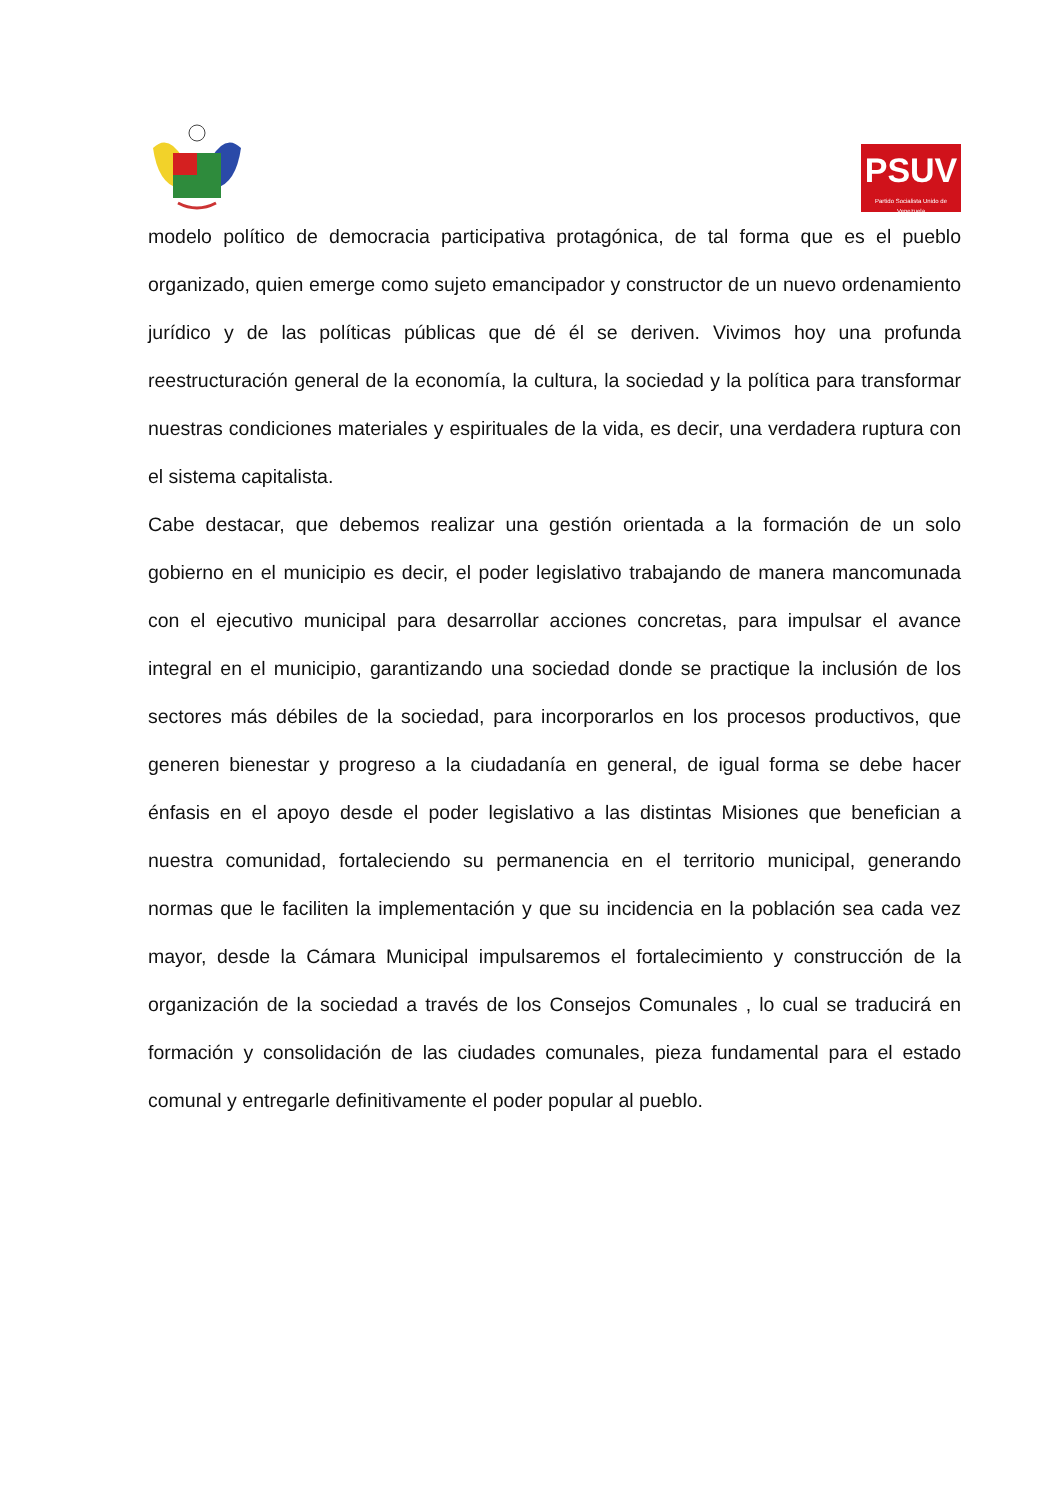PSUV
Partido Socialista Unido de Venezuela
modelo político de democracia participativa protagónica, de tal forma que es el pueblo organizado, quien emerge como sujeto emancipador y constructor de un nuevo ordenamiento jurídico y de las políticas públicas que dé él se deriven. Vivimos hoy una profunda reestructuración general de la economía, la cultura, la sociedad y la política para transformar nuestras condiciones materiales y espirituales de la vida, es decir, una verdadera ruptura con el sistema capitalista.
Cabe destacar, que debemos realizar una gestión orientada a la formación de un solo gobierno en el municipio es decir, el poder legislativo trabajando de manera mancomunada con el ejecutivo municipal para desarrollar acciones concretas, para impulsar el avance integral en el municipio, garantizando una sociedad donde se practique la inclusión de los sectores más débiles de la sociedad, para incorporarlos en los procesos productivos, que generen bienestar y progreso a la ciudadanía en general, de igual forma se debe hacer énfasis en el apoyo desde el poder legislativo a las distintas Misiones que benefician a nuestra comunidad, fortaleciendo su permanencia en el territorio municipal, generando normas que le faciliten la implementación y que su incidencia en la población sea cada vez mayor, desde la Cámara Municipal impulsaremos el fortalecimiento y construcción de la organización de la sociedad a través de los Consejos Comunales , lo cual se traducirá en formación y consolidación de las ciudades comunales, pieza fundamental para el estado comunal y entregarle definitivamente el poder popular al pueblo.